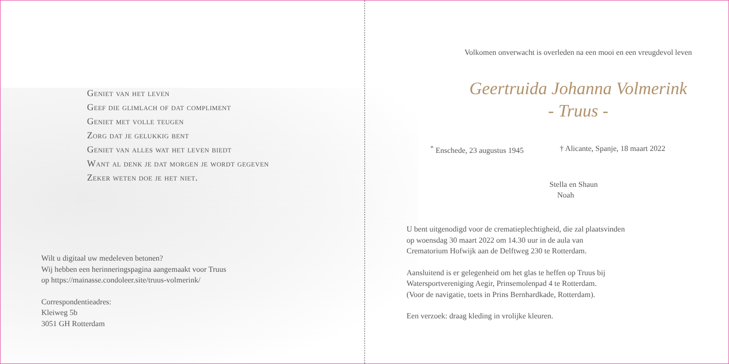Geniet van het leven
Geef die glimlach of dat compliment
Geniet met volle teugen
Zorg dat je gelukkig bent
Geniet van alles wat het leven biedt
Want al denk je dat morgen je wordt gegeven
Zeker weten doe je het niet.
Wilt u digitaal uw medeleven betonen?
Wij hebben een herinneringspagina aangemaakt voor Truus
op https://mainasse.condoleer.site/truus-volmerink/
Correspondentieadres:
Kleiweg 5b
3051 GH Rotterdam
Volkomen onverwacht is overleden na een mooi en een vreugdevol leven
Geertruida Johanna Volmerink
- Truus -
<sup>*</sup> Enschede, 23 augustus 1945 † Alicante, Spanje, 18 maart 2022
Stella en Shaun
Noah
U bent uitgenodigd voor de crematieplechtigheid, die zal plaatsvinden
op woensdag 30 maart 2022 om 14.30 uur in de aula van
Crematorium Hofwijk aan de Delftweg 230 te Rotterdam.
Aansluitend is er gelegenheid om het glas te heffen op Truus bij
Watersportvereniging Aegir, Prinsemolenpad 4 te Rotterdam.
(Voor de navigatie, toets in Prins Bernhardkade, Rotterdam).
Een verzoek: draag kleding in vrolijke kleuren.